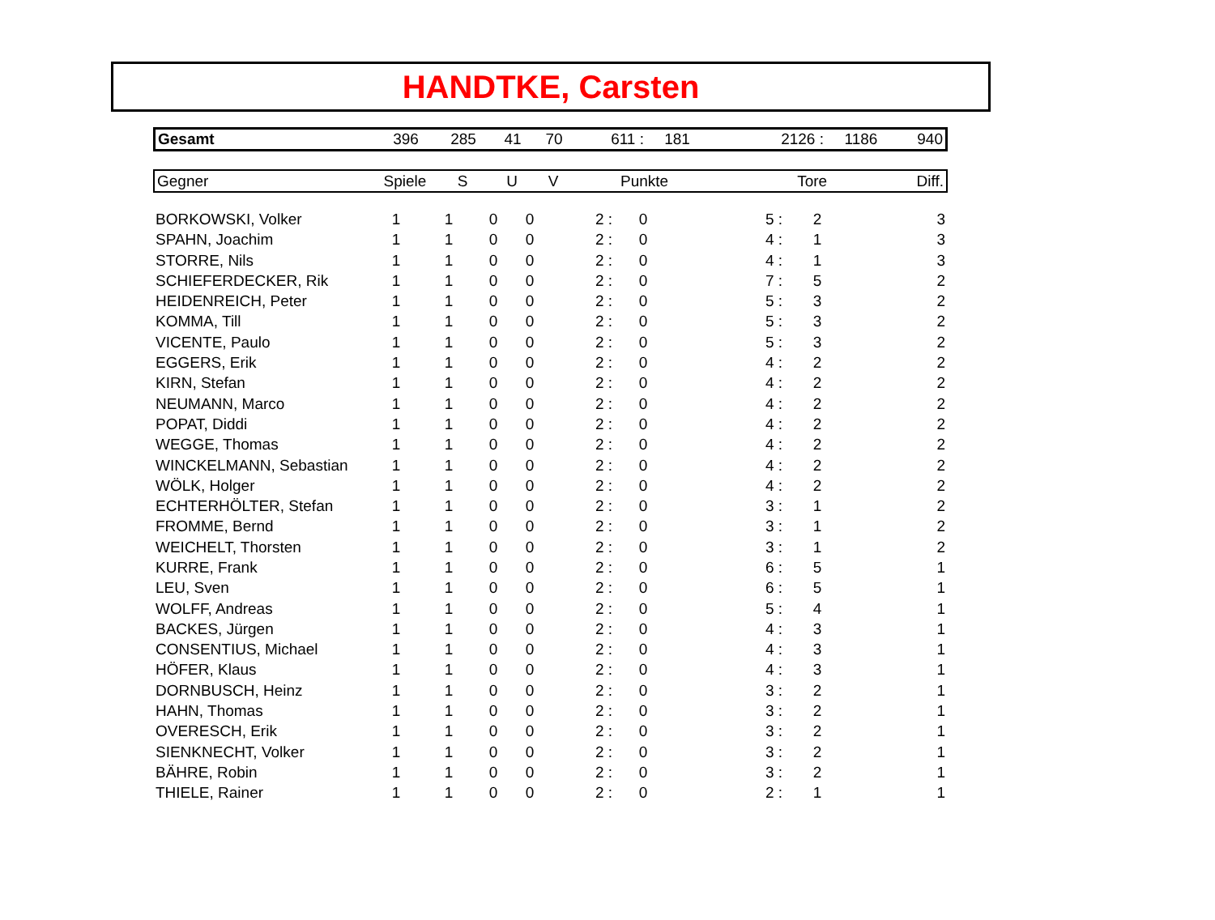HANDTKE, Carsten
| Gesamt | 396 | 285 | 41 | 70 | 611 : | 181 | 2126 : | 1186 | 940 |
| Gegner | Spiele | S | U | V | Punkte | Tore | Diff. |
| --- | --- | --- | --- | --- | --- | --- | --- |
| BORKOWSKI, Volker | 1 | 1 | 0 | 0 | 2 : | 0 | 5 : | 2 | 3 |
| SPAHN, Joachim | 1 | 1 | 0 | 0 | 2 : | 0 | 4 : | 1 | 3 |
| STORRE, Nils | 1 | 1 | 0 | 0 | 2 : | 0 | 4 : | 1 | 3 |
| SCHIEFERDECKER, Rik | 1 | 1 | 0 | 0 | 2 : | 0 | 7 : | 5 | 2 |
| HEIDENREICH, Peter | 1 | 1 | 0 | 0 | 2 : | 0 | 5 : | 3 | 2 |
| KOMMA, Till | 1 | 1 | 0 | 0 | 2 : | 0 | 5 : | 3 | 2 |
| VICENTE, Paulo | 1 | 1 | 0 | 0 | 2 : | 0 | 5 : | 3 | 2 |
| EGGERS, Erik | 1 | 1 | 0 | 0 | 2 : | 0 | 4 : | 2 | 2 |
| KIRN, Stefan | 1 | 1 | 0 | 0 | 2 : | 0 | 4 : | 2 | 2 |
| NEUMANN, Marco | 1 | 1 | 0 | 0 | 2 : | 0 | 4 : | 2 | 2 |
| POPAT, Diddi | 1 | 1 | 0 | 0 | 2 : | 0 | 4 : | 2 | 2 |
| WEGGE, Thomas | 1 | 1 | 0 | 0 | 2 : | 0 | 4 : | 2 | 2 |
| WINCKELMANN, Sebastian | 1 | 1 | 0 | 0 | 2 : | 0 | 4 : | 2 | 2 |
| WÖLK, Holger | 1 | 1 | 0 | 0 | 2 : | 0 | 4 : | 2 | 2 |
| ECHTERHÖLTER, Stefan | 1 | 1 | 0 | 0 | 2 : | 0 | 3 : | 1 | 2 |
| FROMME, Bernd | 1 | 1 | 0 | 0 | 2 : | 0 | 3 : | 1 | 2 |
| WEICHELT, Thorsten | 1 | 1 | 0 | 0 | 2 : | 0 | 3 : | 1 | 2 |
| KURRE, Frank | 1 | 1 | 0 | 0 | 2 : | 0 | 6 : | 5 | 1 |
| LEU, Sven | 1 | 1 | 0 | 0 | 2 : | 0 | 6 : | 5 | 1 |
| WOLFF, Andreas | 1 | 1 | 0 | 0 | 2 : | 0 | 5 : | 4 | 1 |
| BACKES, Jürgen | 1 | 1 | 0 | 0 | 2 : | 0 | 4 : | 3 | 1 |
| CONSENTIUS, Michael | 1 | 1 | 0 | 0 | 2 : | 0 | 4 : | 3 | 1 |
| HÖFER, Klaus | 1 | 1 | 0 | 0 | 2 : | 0 | 4 : | 3 | 1 |
| DORNBUSCH, Heinz | 1 | 1 | 0 | 0 | 2 : | 0 | 3 : | 2 | 1 |
| HAHN, Thomas | 1 | 1 | 0 | 0 | 2 : | 0 | 3 : | 2 | 1 |
| OVERESCH, Erik | 1 | 1 | 0 | 0 | 2 : | 0 | 3 : | 2 | 1 |
| SIENKNECHT, Volker | 1 | 1 | 0 | 0 | 2 : | 0 | 3 : | 2 | 1 |
| BÄHRE, Robin | 1 | 1 | 0 | 0 | 2 : | 0 | 3 : | 2 | 1 |
| THIELE, Rainer | 1 | 1 | 0 | 0 | 2 : | 0 | 2 : | 1 | 1 |